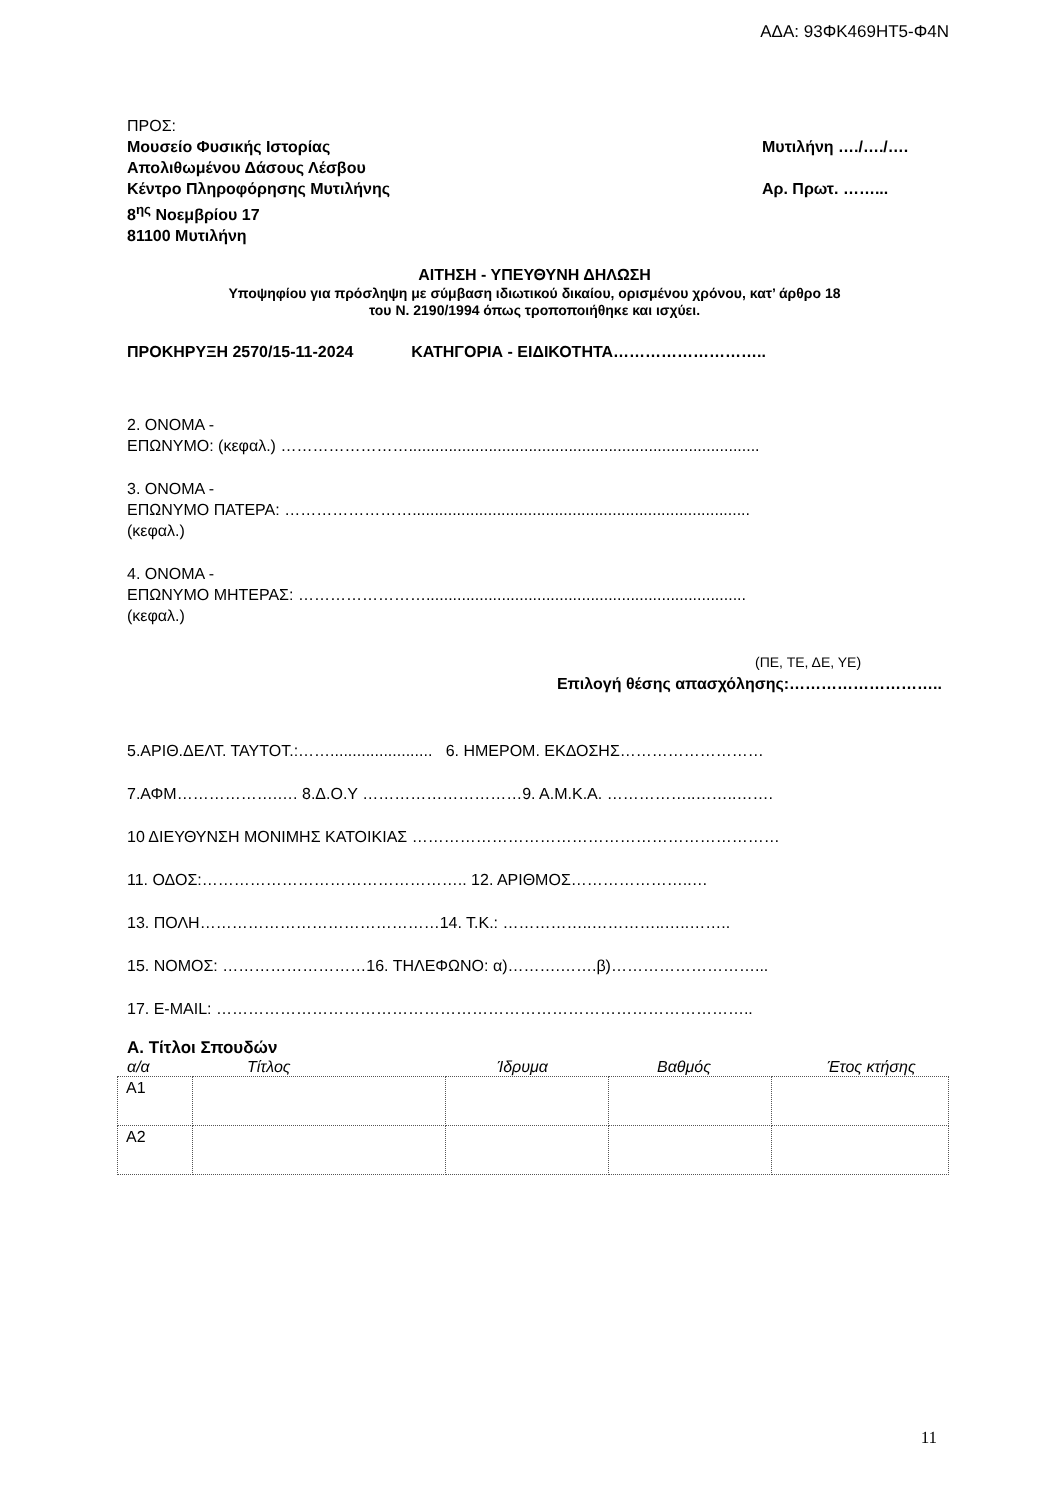ΑΔΑ: 93ΦΚ469ΗΤ5-Φ4Ν
ΠΡΟΣ:
Μουσείο Φυσικής Ιστορίας Μυτιλήνη …./…./….
Απολιθωμένου Δάσους Λέσβου
Κέντρο Πληροφόρησης Μυτιλήνης Αρ. Πρωτ. ……...
8<sup>ης</sup> Νοεμβρίου 17
81100 Μυτιλήνη
ΑΙΤΗΣΗ - ΥΠΕΥΘΥΝΗ ΔΗΛΩΣΗ
Υποψηφίου για πρόσληψη με σύμβαση ιδιωτικού δικαίου, ορισμένου χρόνου, κατ’ άρθρο 18
του Ν. 2190/1994 όπως τροποποιήθηκε και ισχύει.
ΠΡΟΚΗΡΥΞΗ 2570/15-11-2024 ΚΑΤΗΓΟΡΙΑ - ΕΙΔΙΚΟΤΗΤΑ………………………..
2. ΟΝΟΜΑ -
ΕΠΩΝΥΜΟ: (κεφαλ.) ……………………...............................................................................
3. ΟΝΟΜΑ -
ΕΠΩΝΥΜΟ ΠΑΤΕΡΑ: ……………………............................................................................
(κεφαλ.)
4. ΟΝΟΜΑ -
ΕΠΩΝΥΜΟ ΜΗΤΕΡΑΣ: ……………………........................................................................
(κεφαλ.)
(ΠΕ, ΤΕ, ΔΕ, ΥΕ)
Επιλογή θέσης απασχόλησης:………………………..
5.ΑΡΙΘ.ΔΕΛΤ. ΤΑΥΤΟΤ.:……....................... 6. ΗΜΕΡΟΜ. ΕΚΔΟΣΗΣ………………………
7.ΑΦΜ……………….…. 8.Δ.Ο.Υ …………………………9. Α.Μ.Κ.Α. ……………..……..…….
10 ΔΙΕΥΘΥΝΣΗ ΜΟΝΙΜΗΣ ΚΑΤΟΙΚΙΑΣ ……………………………………………………………
11. ΟΔΟΣ:………………………………………….. 12. ΑΡΙΘΜΟΣ…………………..…
13. ΠΟΛΗ………………………………………14. Τ.Κ.: ……………..…………..…..……..
15. ΝΟΜΟΣ: ………………………16. ΤΗΛΕΦΩΝΟ: α)……….…….β)………………………...
17. E-MAIL: ………………………………………………………………………………………..
Α. Τίτλοι Σπουδών
α/α Τίτλος Ίδρυμα Βαθμός Έτος κτήσης
| Α1 | | | | |
| Α2 | | | | |
11